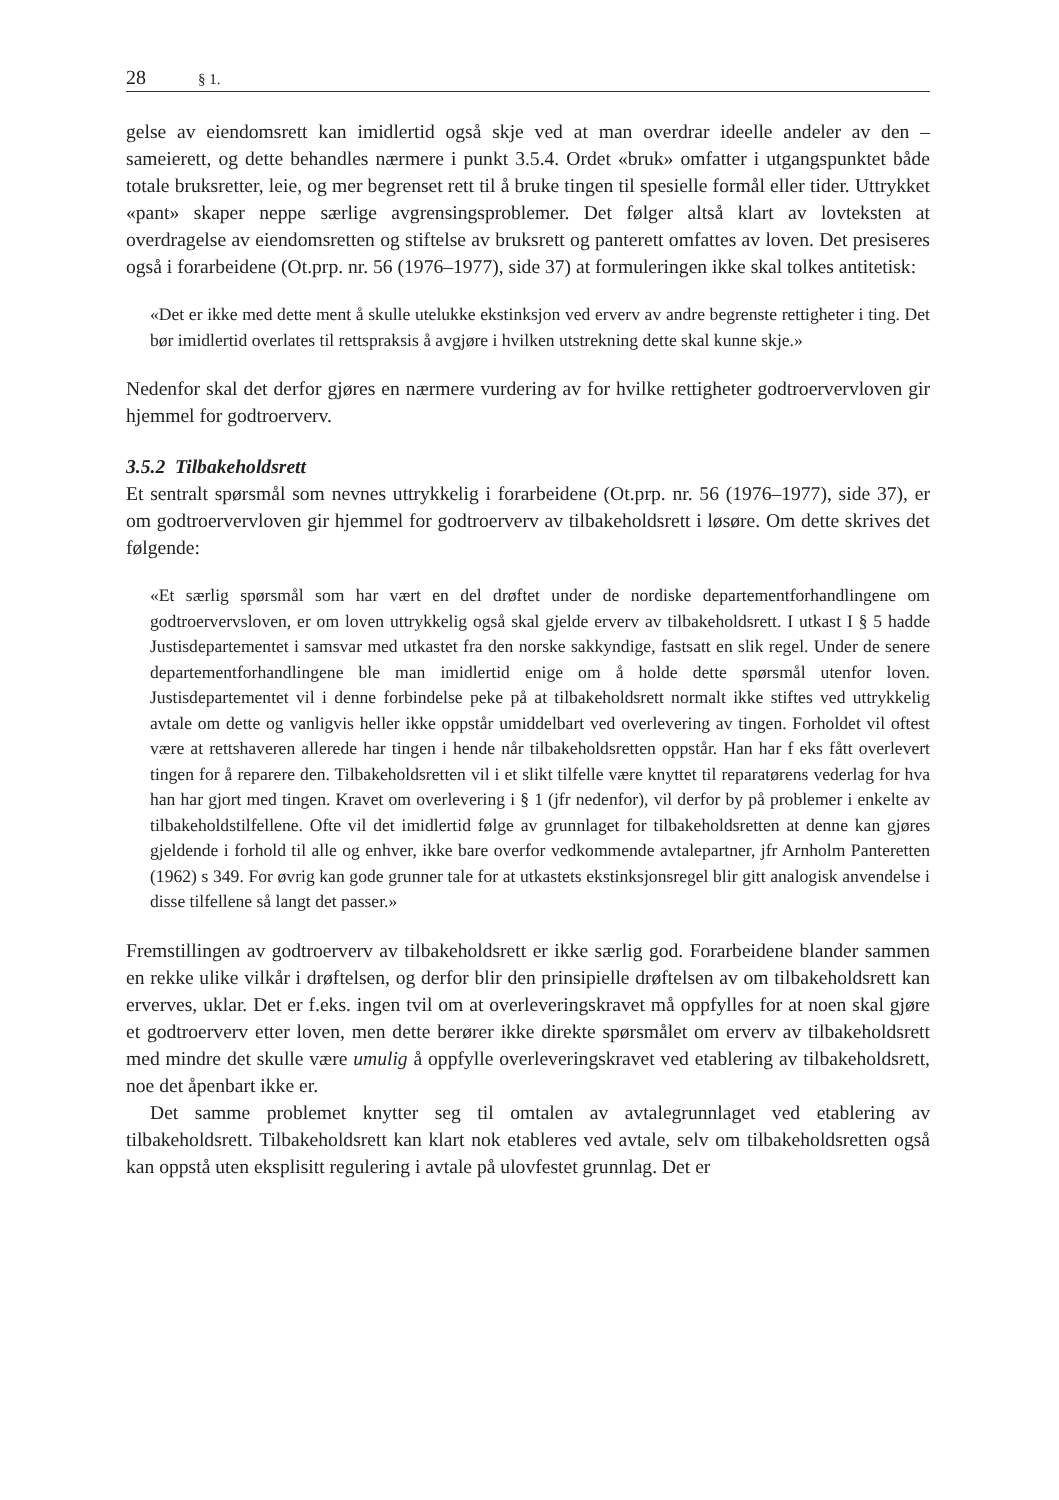28 § 1.
gelse av eiendomsrett kan imidlertid også skje ved at man overdrar ideelle andeler av den – sameierett, og dette behandles nærmere i punkt 3.5.4. Ordet «bruk» omfatter i utgangspunktet både totale bruksretter, leie, og mer begrenset rett til å bruke tingen til spesielle formål eller tider. Uttrykket «pant» skaper neppe særlige avgrensingsproblemer. Det følger altså klart av lovteksten at overdragelse av eiendomsretten og stiftelse av bruksrett og panterett omfattes av loven. Det presiseres også i forarbeidene (Ot.prp. nr. 56 (1976–1977), side 37) at formuleringen ikke skal tolkes antitetisk:
«Det er ikke med dette ment å skulle utelukke ekstinksjon ved erverv av andre begrenste rettigheter i ting. Det bør imidlertid overlates til rettspraksis å avgjøre i hvilken utstrekning dette skal kunne skje.»
Nedenfor skal det derfor gjøres en nærmere vurdering av for hvilke rettigheter godtroervervloven gir hjemmel for godtroerverv.
3.5.2 Tilbakeholdsrett
Et sentralt spørsmål som nevnes uttrykkelig i forarbeidene (Ot.prp. nr. 56 (1976–1977), side 37), er om godtroervervloven gir hjemmel for godtroerverv av tilbakeholdsrett i løsøre. Om dette skrives det følgende:
«Et særlig spørsmål som har vært en del drøftet under de nordiske departementforhandlingene om godtroervervsloven, er om loven uttrykkelig også skal gjelde erverv av tilbakeholdsrett. I utkast I § 5 hadde Justisdepartementet i samsvar med utkastet fra den norske sakkyndige, fastsatt en slik regel. Under de senere departementforhandlingene ble man imidlertid enige om å holde dette spørsmål utenfor loven. Justisdepartementet vil i denne forbindelse peke på at tilbakeholdsrett normalt ikke stiftes ved uttrykkelig avtale om dette og vanligvis heller ikke oppstår umiddelbart ved overlevering av tingen. Forholdet vil oftest være at rettshaveren allerede har tingen i hende når tilbakeholdsretten oppstår. Han har f eks fått overlevert tingen for å reparere den. Tilbakeholdsretten vil i et slikt tilfelle være knyttet til reparatørens vederlag for hva han har gjort med tingen. Kravet om overlevering i § 1 (jfr nedenfor), vil derfor by på problemer i enkelte av tilbakeholdstilfellene. Ofte vil det imidlertid følge av grunnlaget for tilbakeholdsretten at denne kan gjøres gjeldende i forhold til alle og enhver, ikke bare overfor vedkommende avtalepartner, jfr Arnholm Panteretten (1962) s 349. For øvrig kan gode grunner tale for at utkastets ekstinksjonsregel blir gitt analogisk anvendelse i disse tilfellene så langt det passer.»
Fremstillingen av godtroerverv av tilbakeholdsrett er ikke særlig god. Forarbeidene blander sammen en rekke ulike vilkår i drøftelsen, og derfor blir den prinsipielle drøftelsen av om tilbakeholdsrett kan erverves, uklar. Det er f.eks. ingen tvil om at overleveringskravet må oppfylles for at noen skal gjøre et godtroerverv etter loven, men dette berører ikke direkte spørsmålet om erverv av tilbakeholdsrett med mindre det skulle være umulig å oppfylle overleveringskravet ved etablering av tilbakeholdsrett, noe det åpenbart ikke er.
Det samme problemet knytter seg til omtalen av avtalegrunnlaget ved etablering av tilbakeholdsrett. Tilbakeholdsrett kan klart nok etableres ved avtale, selv om tilbakeholdsretten også kan oppstå uten eksplisitt regulering i avtale på ulovfestet grunnlag. Det er